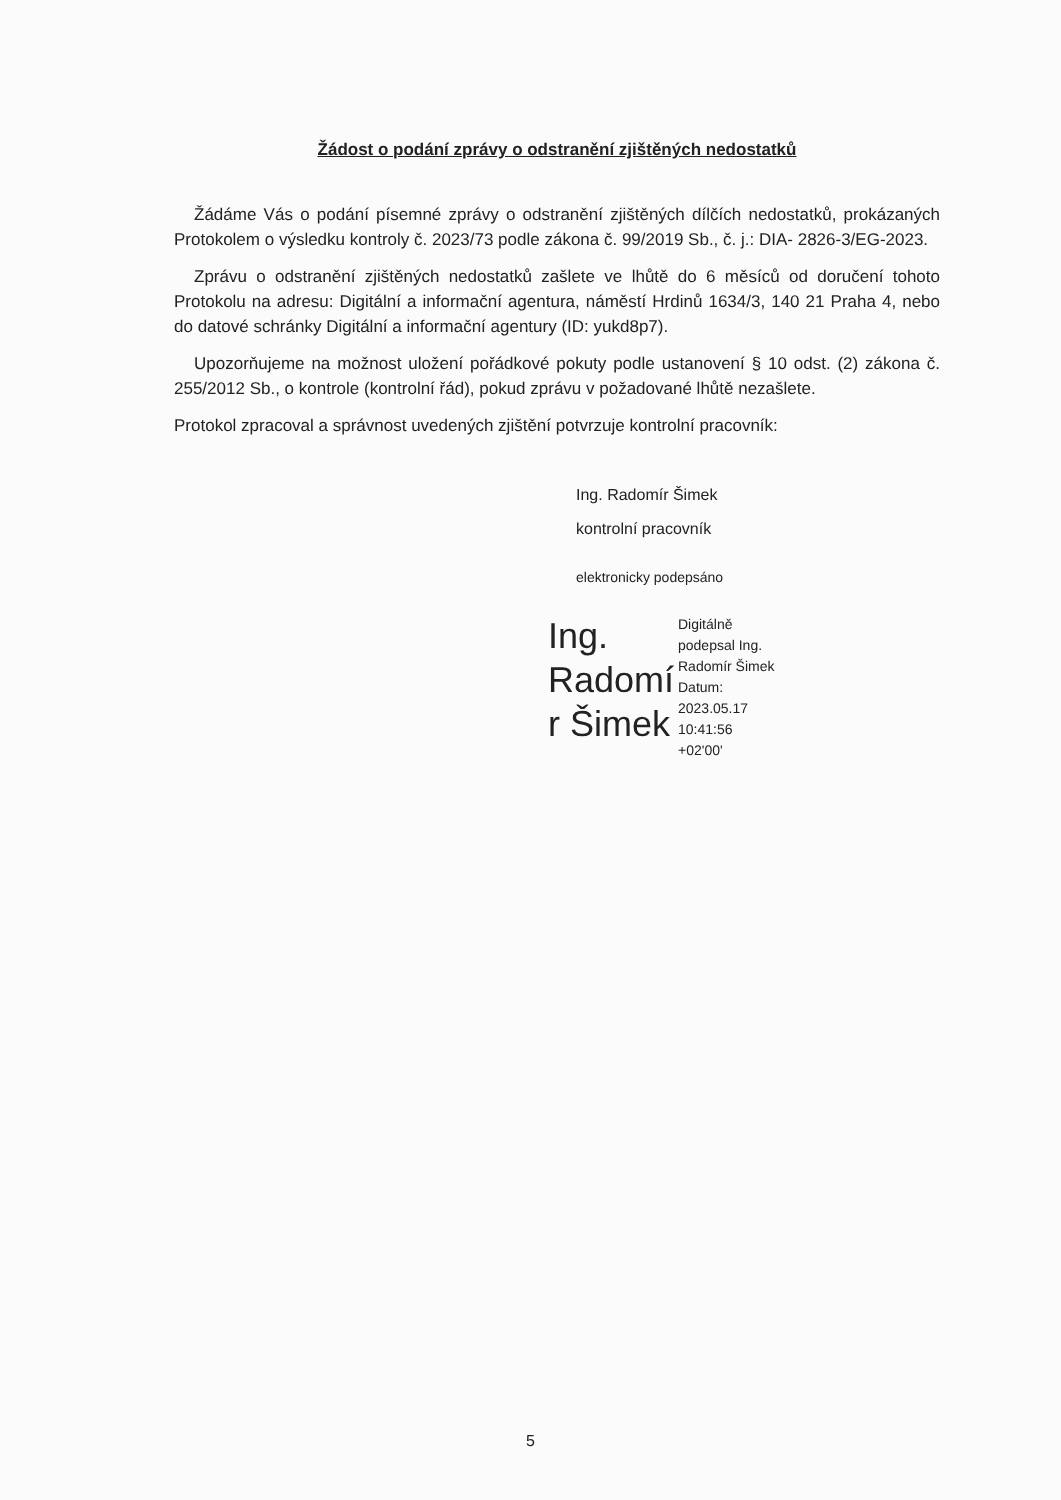Žádost o podání zprávy o odstranění zjištěných nedostatků
Žádáme Vás o podání písemné zprávy o odstranění zjištěných dílčích nedostatků, prokázaných Protokolem o výsledku kontroly č. 2023/73 podle zákona č. 99/2019 Sb., č. j.: DIA- 2826-3/EG-2023.
Zprávu o odstranění zjištěných nedostatků zašlete ve lhůtě do 6 měsíců od doručení tohoto Protokolu na adresu: Digitální a informační agentura, náměstí Hrdinů 1634/3, 140 21 Praha 4, nebo do datové schránky Digitální a informační agentury (ID: yukd8p7).
Upozorňujeme na možnost uložení pořádkové pokuty podle ustanovení § 10 odst. (2) zákona č. 255/2012 Sb., o kontrole (kontrolní řád), pokud zprávu v požadované lhůtě nezašlete.
Protokol zpracoval a správnost uvedených zjištění potvrzuje kontrolní pracovník:
Ing. Radomír Šimek
kontrolní pracovník
elektronicky podepsáno
Ing. Radomí r Šimek
Digitálně
podepsal Ing.
Radomír Šimek
Datum:
2023.05.17
10:41:56
+02'00'
5